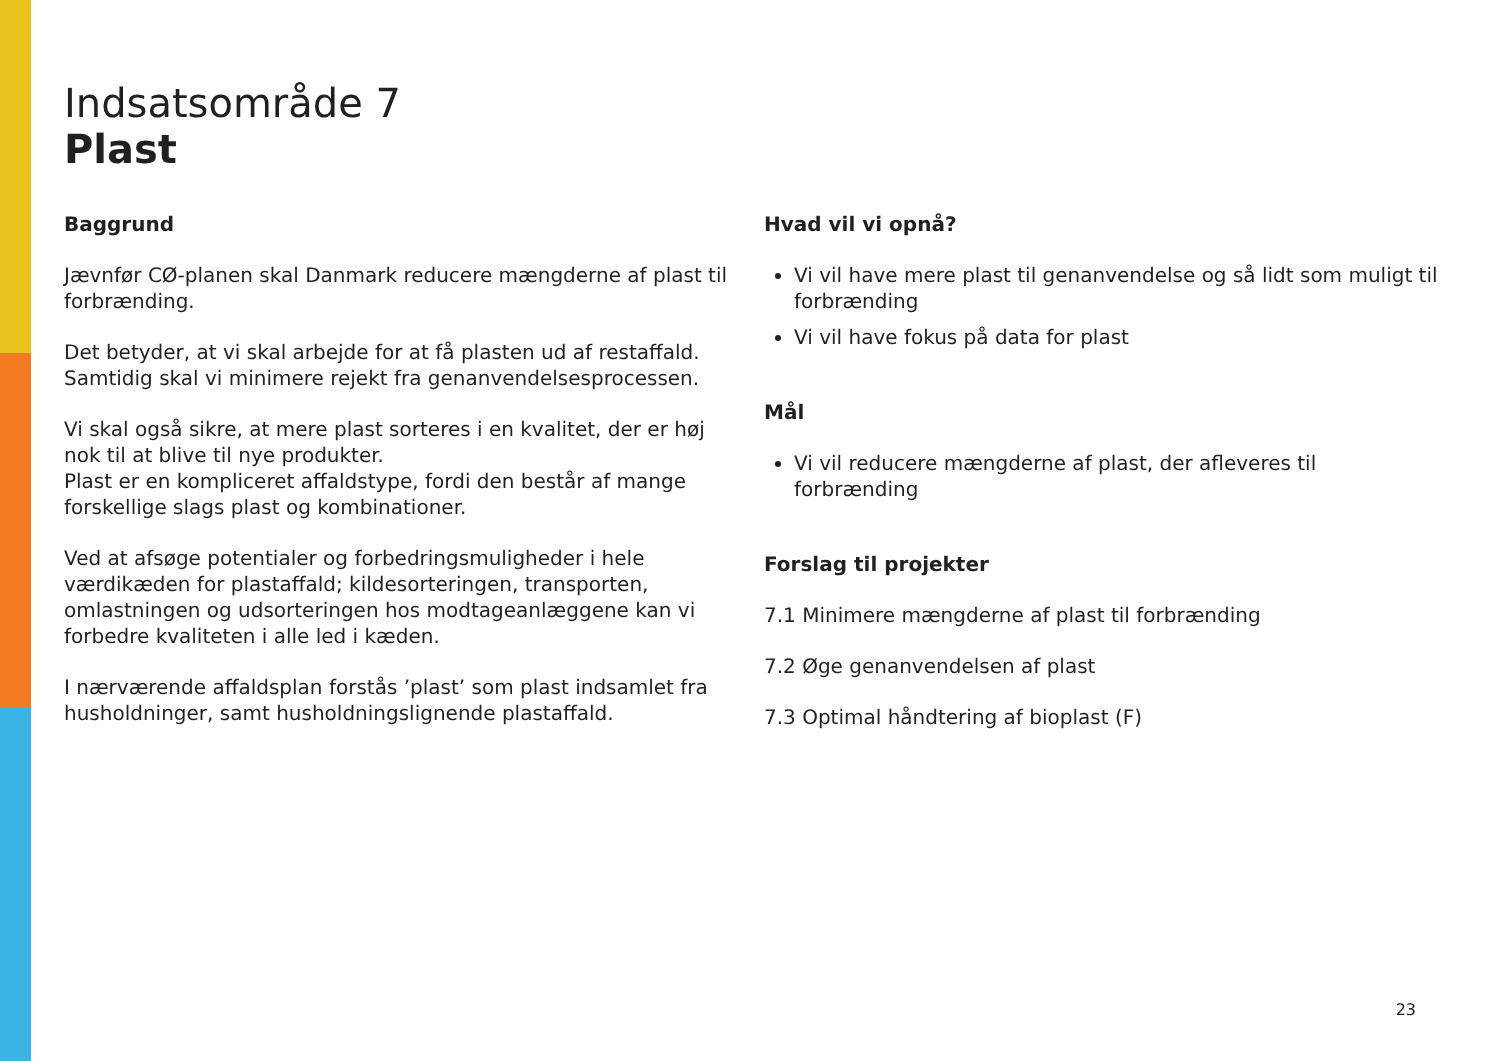Indsatsområde 7
Plast
Baggrund
Jævnfør CØ-planen skal Danmark reducere mængderne af plast til forbrænding.
Det betyder, at vi skal arbejde for at få plasten ud af restaffald. Samtidig skal vi minimere rejekt fra genanvendelsesprocessen.
Vi skal også sikre, at mere plast sorteres i en kvalitet, der er høj nok til at blive til nye produkter.
Plast er en kompliceret affaldstype, fordi den består af mange forskellige slags plast og kombinationer.
Ved at afsøge potentialer og forbedringsmuligheder i hele værdikæden for plastaffald; kildesorteringen, transporten, omlastningen og udsorteringen hos modtageanlæggene kan vi forbedre kvaliteten i alle led i kæden.
I nærværende affaldsplan forstås ’plast’ som plast indsamlet fra husholdninger, samt husholdningslignende plastaffald.
Hvad vil vi opnå?
Vi vil have mere plast til genanvendelse og så lidt som muligt til forbrænding
Vi vil have fokus på data for plast
Mål
Vi vil reducere mængderne af plast, der afleveres til forbrænding
Forslag til projekter
7.1 Minimere mængderne af plast til forbrænding
7.2 Øge genanvendelsen af plast
7.3 Optimal håndtering af bioplast (F)
23